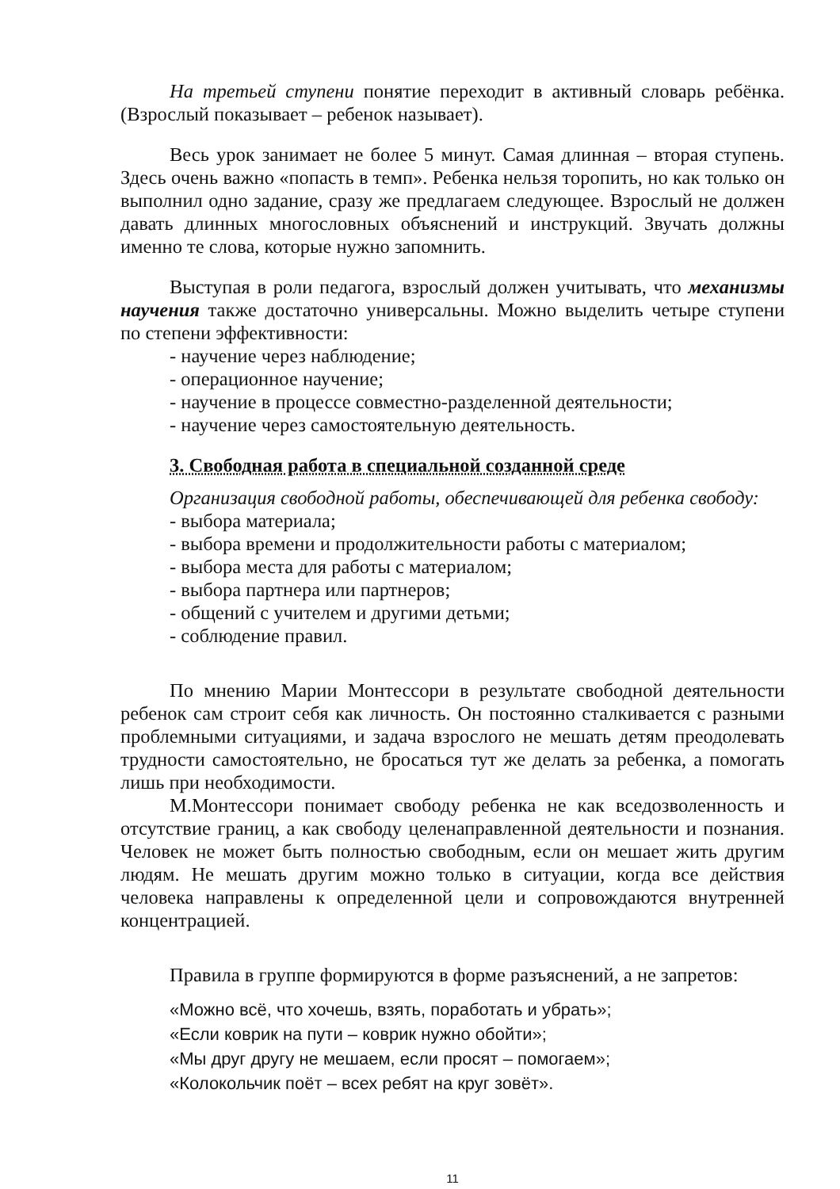На третьей ступени понятие переходит в активный словарь ребёнка. (Взрослый показывает – ребенок называет).
Весь урок занимает не более 5 минут. Самая длинная – вторая ступень. Здесь очень важно «попасть в темп». Ребенка нельзя торопить, но как только он выполнил одно задание, сразу же предлагаем следующее. Взрослый не должен давать длинных многословных объяснений и инструкций. Звучать должны именно те слова, которые нужно запомнить.
Выступая в роли педагога, взрослый должен учитывать, что механизмы научения также достаточно универсальны. Можно выделить четыре ступени по степени эффективности:
- научение через наблюдение;
- операционное научение;
- научение в процессе совместно-разделенной деятельности;
- научение через самостоятельную деятельность.
3. Свободная работа в специальной созданной среде
Организация свободной работы, обеспечивающей для ребенка свободу:
- выбора материала;
- выбора времени и продолжительности работы с материалом;
- выбора места для работы с материалом;
- выбора партнера или партнеров;
- общений с учителем и другими детьми;
- соблюдение правил.
По мнению Марии Монтессори в результате свободной деятельности ребенок сам строит себя как личность. Он постоянно сталкивается с разными проблемными ситуациями, и задача взрослого не мешать детям преодолевать трудности самостоятельно, не бросаться тут же делать за ребенка, а помогать лишь при необходимости.
М.Монтессори понимает свободу ребенка не как вседозволенность и отсутствие границ, а как свободу целенаправленной деятельности и познания. Человек не может быть полностью свободным, если он мешает жить другим людям. Не мешать другим можно только в ситуации, когда все действия человека направлены к определенной цели и сопровождаются внутренней концентрацией.
Правила в группе формируются в форме разъяснений, а не запретов:
«Можно всё, что хочешь, взять, поработать и убрать»;
«Если коврик на пути – коврик нужно обойти»;
«Мы друг другу не мешаем, если просят – помогаем»;
«Колокольчик поёт – всех ребят на круг зовёт».
11